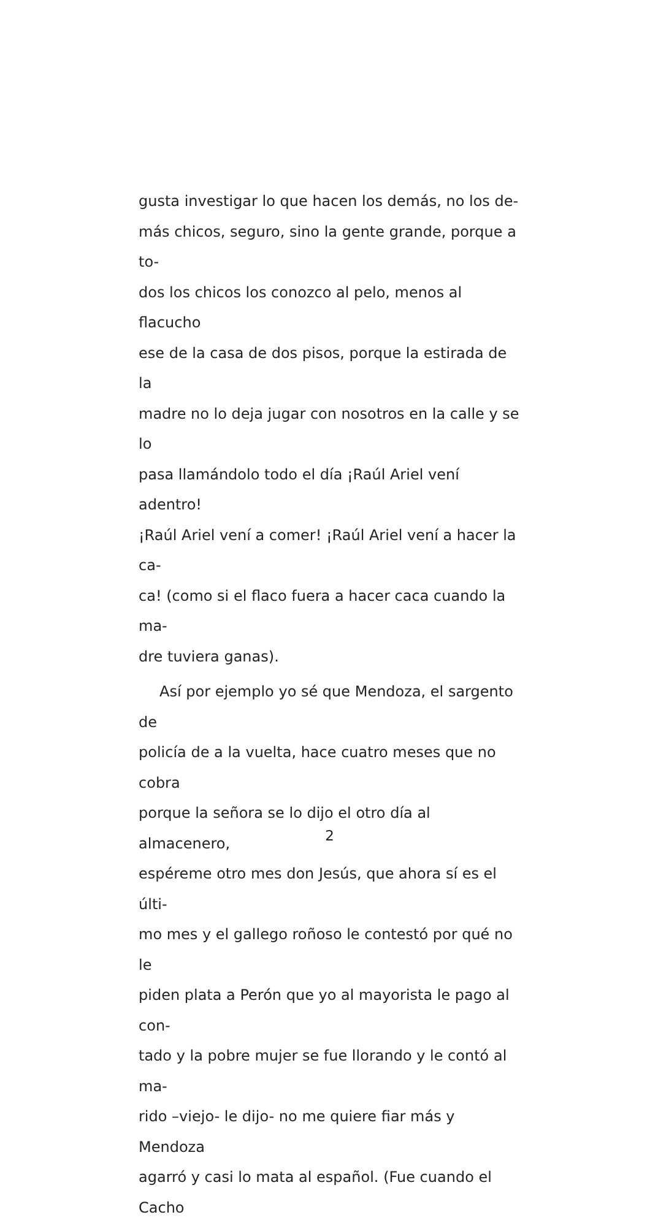gusta investigar lo que hacen los demás, no los de-
más chicos, seguro, sino la gente grande, porque a to-
dos los chicos los conozco al pelo, menos al flacucho
ese de la casa de dos pisos, porque la estirada de la
madre no lo deja jugar con nosotros en la calle y se lo
pasa llamándolo todo el día ¡Raúl Ariel vení adentro!
¡Raúl Ariel vení a comer! ¡Raúl Ariel vení a hacer la ca-
ca! (como si el flaco fuera a hacer caca cuando la ma-
dre tuviera ganas).
Así por ejemplo yo sé que Mendoza, el sargento de
policía de a la vuelta, hace cuatro meses que no cobra
porque la señora se lo dijo el otro día al almacenero,
espéreme otro mes don Jesús, que ahora sí es el últi-
mo mes y el gallego roñoso le contestó por qué no le
piden plata a Perón que yo al mayorista le pago al con-
tado y la pobre mujer se fue llorando y le contó al ma-
rido –viejo- le dijo- no me quiere fiar más y Mendoza
agarró y casi lo mata al español. (Fue cuando el Cacho
2